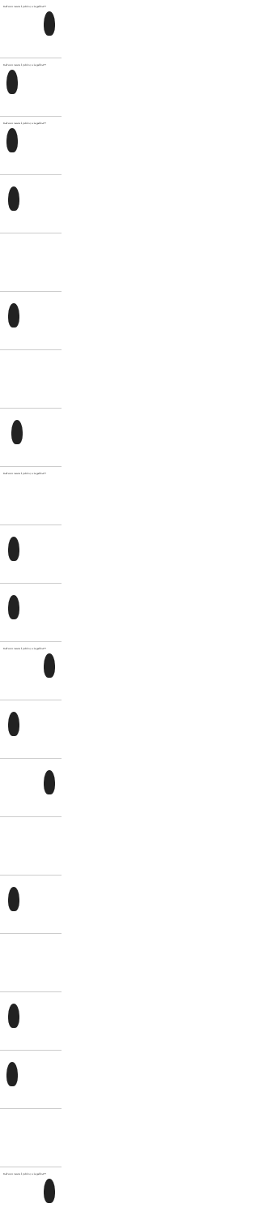Dall'uovo nasce il pulcino, e la gallina??
Dall'uovo nasce il pulcino, e la gallina??
Dall'uovo nasce il pulcino, e la gallina??
Dall'uovo nasce il pulcino, e la gallina??
Dall'uovo nasce il pulcino, e la gallina??
Dall'uovo nasce il pulcino, e la gallina??